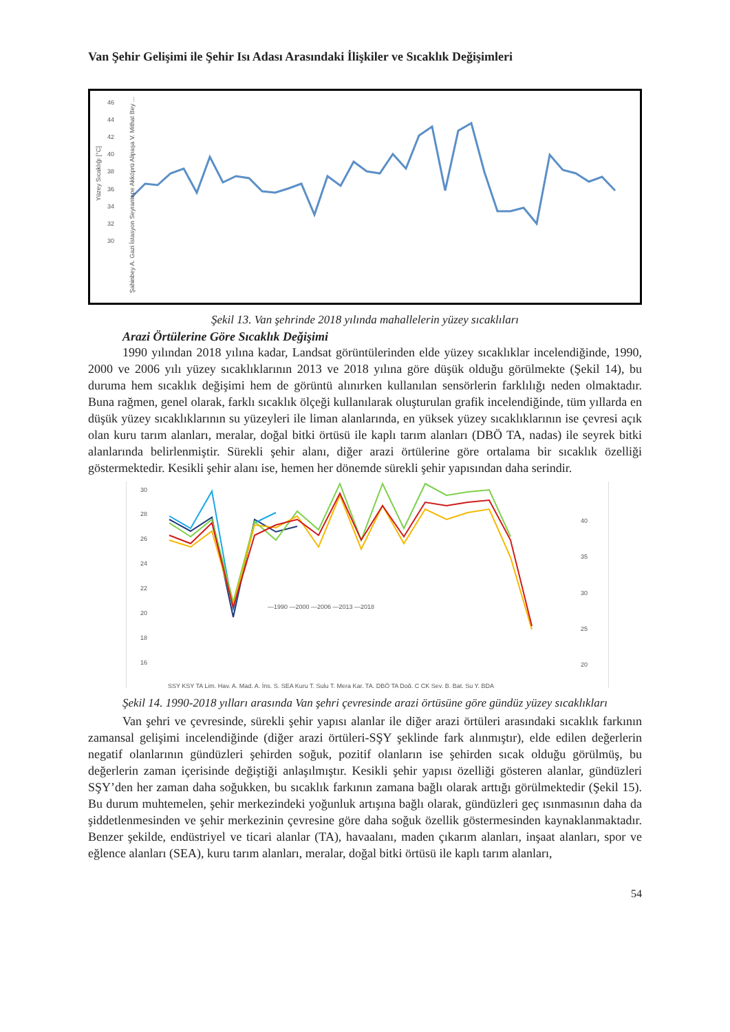Van Şehir Gelişimi ile Şehir Isı Adası Arasındaki İlişkiler ve Sıcaklık Değişimleri
46
44
42
40
38
36
34
32
30
Yüzey Sıcaklığı [°C]
Şahinbey A. Gazi İstasyon Seyrantepe Akköprü Alipaşa V. Mithat Bey ...
Şekil 13. Van şehrinde 2018 yılında mahallelerin yüzey sıcaklıları
Arazi Örtülerine Göre Sıcaklık Değişimi
1990 yılından 2018 yılına kadar, Landsat görüntülerinden elde yüzey sıcaklıklar incelendiğinde, 1990, 2000 ve 2006 yılı yüzey sıcaklıklarının 2013 ve 2018 yılına göre düşük olduğu görülmekte (Şekil 14), bu duruma hem sıcaklık değişimi hem de görüntü alınırken kullanılan sensörlerin farklılığı neden olmaktadır. Buna rağmen, genel olarak, farklı sıcaklık ölçeği kullanılarak oluşturulan grafik incelendiğinde, tüm yıllarda en düşük yüzey sıcaklıklarının su yüzeyleri ile liman alanlarında, en yüksek yüzey sıcaklıklarının ise çevresi açık olan kuru tarım alanları, meralar, doğal bitki örtüsü ile kaplı tarım alanları (DBÖ TA, nadas) ile seyrek bitki alanlarında belirlenmiştir. Sürekli şehir alanı, diğer arazi örtülerine göre ortalama bir sıcaklık özelliği göstermektedir. Kesikli şehir alanı ise, hemen her dönemde sürekli şehir yapısından daha serindir.
30
28
26
24
22
20
18
16
40
35
30
25
20
—1990 —2000 —2006 —2013 —2018
ŞSY KSY TA Lim. Hav. A. Mad. A. İnş. S. SEA Kuru T. Sulu T. Mera Kar. TA. DBÖ TA Doğ. Ç ÇK Sey. B. Bat. Su Y. BDA
Şekil 14. 1990-2018 yılları arasında Van şehri çevresinde arazi örtüsüne göre gündüz yüzey sıcaklıkları
Van şehri ve çevresinde, sürekli şehir yapısı alanlar ile diğer arazi örtüleri arasındaki sıcaklık farkının zamansal gelişimi incelendiğinde (diğer arazi örtüleri-SŞY şeklinde fark alınmıştır), elde edilen değerlerin negatif olanlarının gündüzleri şehirden soğuk, pozitif olanların ise şehirden sıcak olduğu görülmüş, bu değerlerin zaman içerisinde değiştiği anlaşılmıştır. Kesikli şehir yapısı özelliği gösteren alanlar, gündüzleri SŞY’den her zaman daha soğukken, bu sıcaklık farkının zamana bağlı olarak arttığı görülmektedir (Şekil 15). Bu durum muhtemelen, şehir merkezindeki yoğunluk artışına bağlı olarak, gündüzleri geç ısınmasının daha da şiddetlenmesinden ve şehir merkezinin çevresine göre daha soğuk özellik göstermesinden kaynaklanmaktadır. Benzer şekilde, endüstriyel ve ticari alanlar (TA), havaalanı, maden çıkarım alanları, inşaat alanları, spor ve eğlence alanları (SEA), kuru tarım alanları, meralar, doğal bitki örtüsü ile kaplı tarım alanları,
54